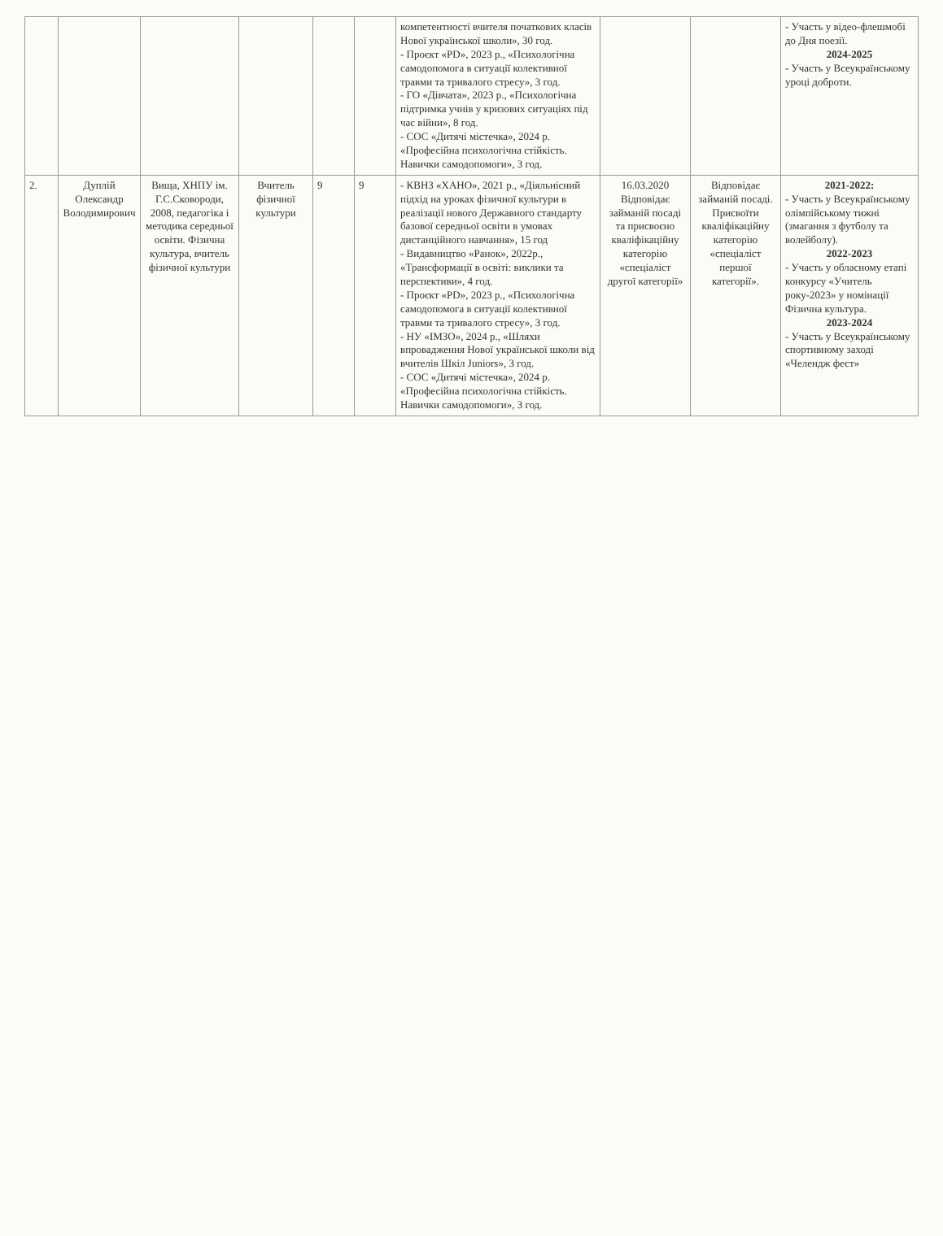| | | | | | | компетентності вчителя початкових класів Нової української школи», 30 год. - Проєкт «PD», 2023 р., «Психологічна самодопомога в ситуації колективної травми та тривалого стресу», 3 год. - ГО «Дівчата», 2023 р., «Психологічна підтримка учнів у кризових ситуаціях під час війни», 8 год. - СОС «Дитячі містечка», 2024 р. «Професійна психологічна стійкість. Навички самодопомоги», 3 год. | | | - Участь у відео-флешмобі до Дня поезії. 2024-2025 - Участь у Всеукраїнському уроці доброти. |
| 2. | Дуплій Олександр Володимирович | Вища, ХНПУ ім. Г.С.Сковороди, 2008, педагогіка і методика середньої освіти. Фізична культура, вчитель фізичної культури | Вчитель фізичної культури | 9 | 9 | - КВНЗ «ХАНО», 2021 р., «Діяльнісний підхід на уроках фізичної культури в реалізації нового Державного стандарту базової середньої освіти в умовах дистанційного навчання», 15 год - Видавництво «Ранок», 2022р., «Трансформації в освіті: виклики та перспективи», 4 год. - Проєкт «PD», 2023 р., «Психологічна самодопомога в ситуації колективної травми та тривалого стресу», 3 год. - НУ «ІМЗО», 2024 р., «Шляхи впровадження Нової української школи від вчителів Шкіл Juniors», 3 год. - СОС «Дитячі містечка», 2024 р. «Професійна психологічна стійкість. Навички самодопомоги», 3 год. | 16.03.2020 Відповідає займаній посаді та присвоєно кваліфікаційну категорію «спеціаліст другої категорії» | Відповідає займаній посаді. Присвоїти кваліфікаційну категорію «спеціаліст першої категорії». | 2021-2022: - Участь у Всеукраїнському олімпійському тижні (змагання з футболу та волейболу). 2022-2023 - Участь у обласному етапі конкурсу «Учитель року-2023» у номінації Фізична культура. 2023-2024 - Участь у Всеукраїнському спортивному заході «Челендж фест» |